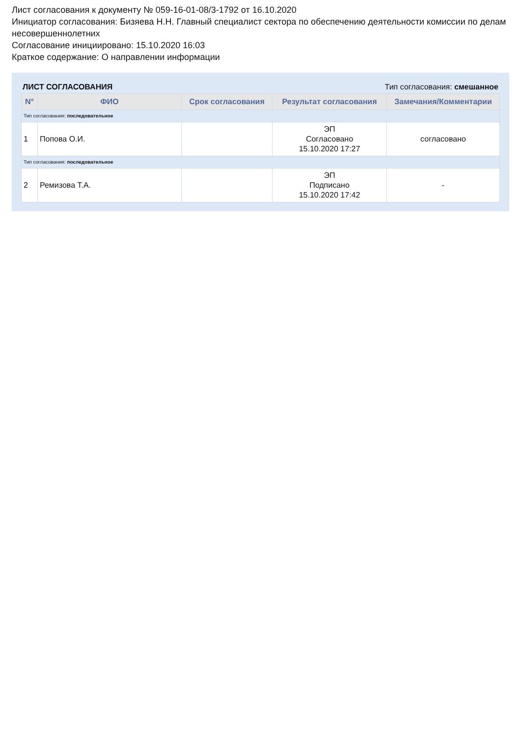Лист согласования к документу № 059-16-01-08/3-1792 от 16.10.2020
Инициатор согласования: Бизяева Н.Н. Главный специалист сектора по обеспечению деятельности комиссии по делам несовершеннолетних
Согласование инициировано: 15.10.2020 16:03
Краткое содержание: О направлении информации
ЛИСТ СОГЛАСОВАНИЯ Тип согласования: смешанное
| N° | ФИО | Срок согласования | Результат согласования | Замечания/Комментарии |
| --- | --- | --- | --- | --- |
| Тип согласования: последовательное | | | | |
| 1 | Попова О.И. | | ЭП Согласовано 15.10.2020 17:27 | согласовано |
| Тип согласования: последовательное | | | | |
| 2 | Ремизова Т.А. | | ЭП Подписано 15.10.2020 17:42 | - |